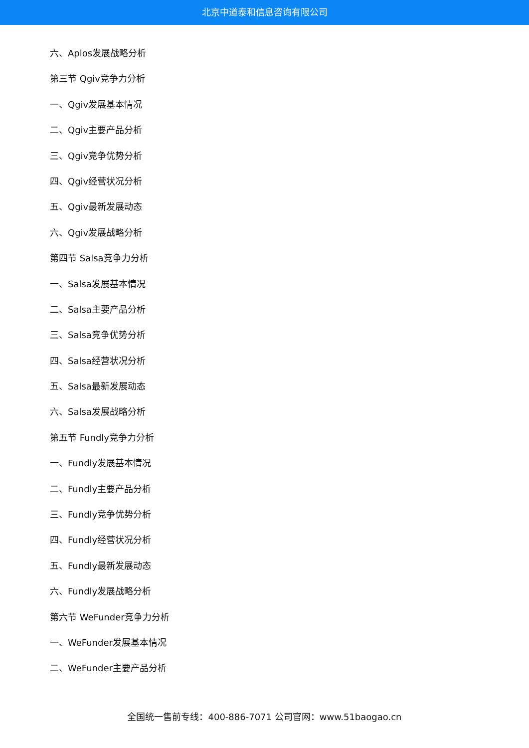北京中道泰和信息咨询有限公司
六、Aplos发展战略分析
第三节 Qgiv竞争力分析
一、Qgiv发展基本情况
二、Qgiv主要产品分析
三、Qgiv竞争优势分析
四、Qgiv经营状况分析
五、Qgiv最新发展动态
六、Qgiv发展战略分析
第四节 Salsa竞争力分析
一、Salsa发展基本情况
二、Salsa主要产品分析
三、Salsa竞争优势分析
四、Salsa经营状况分析
五、Salsa最新发展动态
六、Salsa发展战略分析
第五节 Fundly竞争力分析
一、Fundly发展基本情况
二、Fundly主要产品分析
三、Fundly竞争优势分析
四、Fundly经营状况分析
五、Fundly最新发展动态
六、Fundly发展战略分析
第六节 WeFunder竞争力分析
一、WeFunder发展基本情况
二、WeFunder主要产品分析
全国统一售前专线：400-886-7071 公司官网：www.51baogao.cn